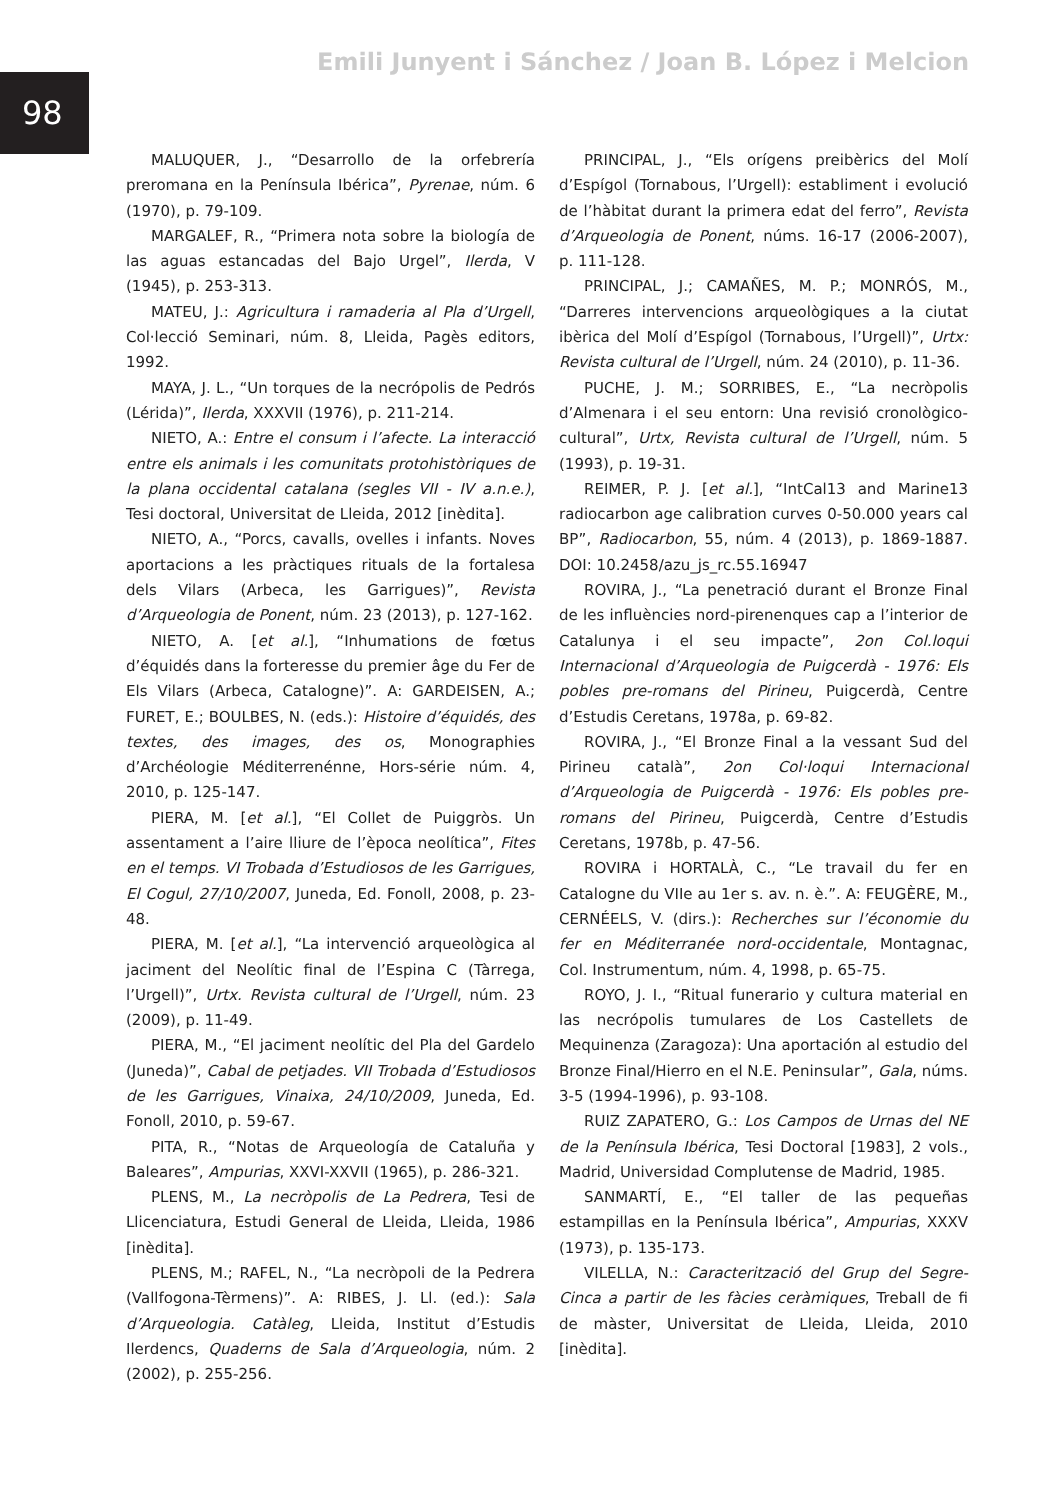98
Emili Junyent i Sánchez / Joan B. López i Melcion
MALUQUER, J., “Desarrollo de la orfebrería preromana en la Península Ibérica”, Pyrenae, núm. 6 (1970), p. 79-109.
MARGALEF, R., “Primera nota sobre la biología de las aguas estancadas del Bajo Urgel”, Ilerda, V (1945), p. 253-313.
MATEU, J.: Agricultura i ramaderia al Pla d’Urgell, Col·lecció Seminari, núm. 8, Lleida, Pagès editors, 1992.
MAYA, J. L., “Un torques de la necrópolis de Pedrós (Lérida)”, Ilerda, XXXVII (1976), p. 211-214.
NIETO, A.: Entre el consum i l’afecte. La interacció entre els animals i les comunitats protohistòriques de la plana occidental catalana (segles VII - IV a.n.e.), Tesi doctoral, Universitat de Lleida, 2012 [inèdita].
NIETO, A., “Porcs, cavalls, ovelles i infants. Noves aportacions a les pràctiques rituals de la fortalesa dels Vilars (Arbeca, les Garrigues)”, Revista d’Arqueologia de Ponent, núm. 23 (2013), p. 127-162.
NIETO, A. [et al.], “Inhumations de fœtus d’équidés dans la forteresse du premier âge du Fer de Els Vilars (Arbeca, Catalogne)”. A: GARDEISEN, A.; FURET, E.; BOULBES, N. (eds.): Histoire d’équidés, des textes, des images, des os, Monographies d’Archéologie Méditerrenénne, Hors-série núm. 4, 2010, p. 125-147.
PIERA, M. [et al.], “El Collet de Puiggròs. Un assentament a l’aire lliure de l’època neolítica”, Fites en el temps. VI Trobada d’Estudiosos de les Garrigues, El Cogul, 27/10/2007, Juneda, Ed. Fonoll, 2008, p. 23-48.
PIERA, M. [et al.], “La intervenció arqueològica al jaciment del Neolític final de l’Espina C (Tàrrega, l’Urgell)”, Urtx. Revista cultural de l’Urgell, núm. 23 (2009), p. 11-49.
PIERA, M., “El jaciment neolític del Pla del Gardelo (Juneda)”, Cabal de petjades. VII Trobada d’Estudiosos de les Garrigues, Vinaixa, 24/10/2009, Juneda, Ed. Fonoll, 2010, p. 59-67.
PITA, R., “Notas de Arqueología de Cataluña y Baleares”, Ampurias, XXVI-XXVII (1965), p. 286-321.
PLENS, M., La necròpolis de La Pedrera, Tesi de Llicenciatura, Estudi General de Lleida, Lleida, 1986 [inèdita].
PLENS, M.; RAFEL, N., “La necròpoli de la Pedrera (Vallfogona-Tèrmens)”. A: RIBES, J. Ll. (ed.): Sala d’Arqueologia. Catàleg, Lleida, Institut d’Estudis Ilerdencs, Quaderns de Sala d’Arqueologia, núm. 2 (2002), p. 255-256.
PRINCIPAL, J., “Els orígens preibèrics del Molí d’Espígol (Tornabous, l’Urgell): establiment i evolució de l’hàbitat durant la primera edat del ferro”, Revista d’Arqueologia de Ponent, núms. 16-17 (2006-2007), p. 111-128.
PRINCIPAL, J.; CAMAÑES, M. P.; MONRÓS, M., “Darreres intervencions arqueològiques a la ciutat ibèrica del Molí d’Espígol (Tornabous, l’Urgell)”, Urtx: Revista cultural de l’Urgell, núm. 24 (2010), p. 11-36.
PUCHE, J. M.; SORRIBES, E., “La necròpolis d’Almenara i el seu entorn: Una revisió cronològico-cultural”, Urtx, Revista cultural de l’Urgell, núm. 5 (1993), p. 19-31.
REIMER, P. J. [et al.], “IntCal13 and Marine13 radiocarbon age calibration curves 0-50.000 years cal BP”, Radiocarbon, 55, núm. 4 (2013), p. 1869-1887. DOI: 10.2458/azu_js_rc.55.16947
ROVIRA, J., “La penetració durant el Bronze Final de les influències nord-pirenenques cap a l’interior de Catalunya i el seu impacte”, 2on Col.loqui Internacional d’Arqueologia de Puigcerdà - 1976: Els pobles pre-romans del Pirineu, Puigcerdà, Centre d’Estudis Ceretans, 1978a, p. 69-82.
ROVIRA, J., “El Bronze Final a la vessant Sud del Pirineu català”, 2on Col·loqui Internacional d’Arqueologia de Puigcerdà - 1976: Els pobles pre-romans del Pirineu, Puigcerdà, Centre d’Estudis Ceretans, 1978b, p. 47-56.
ROVIRA i HORTALÀ, C., “Le travail du fer en Catalogne du VIIe au 1er s. av. n. è.”. A: FEUGÈRE, M., CERNÉELS, V. (dirs.): Recherches sur l’économie du fer en Méditerranée nord-occidentale, Montagnac, Col. Instrumentum, núm. 4, 1998, p. 65-75.
ROYO, J. I., “Ritual funerario y cultura material en las necrópolis tumulares de Los Castellets de Mequinenza (Zaragoza): Una aportación al estudio del Bronze Final/Hierro en el N.E. Peninsular”, Gala, núms. 3-5 (1994-1996), p. 93-108.
RUIZ ZAPATERO, G.: Los Campos de Urnas del NE de la Península Ibérica, Tesi Doctoral [1983], 2 vols., Madrid, Universidad Complutense de Madrid, 1985.
SANMARTÍ, E., “El taller de las pequeñas estampillas en la Península Ibérica”, Ampurias, XXXV (1973), p. 135-173.
VILELLA, N.: Caracterització del Grup del Segre-Cinca a partir de les fàcies ceràmiques, Treball de fi de màster, Universitat de Lleida, Lleida, 2010 [inèdita].